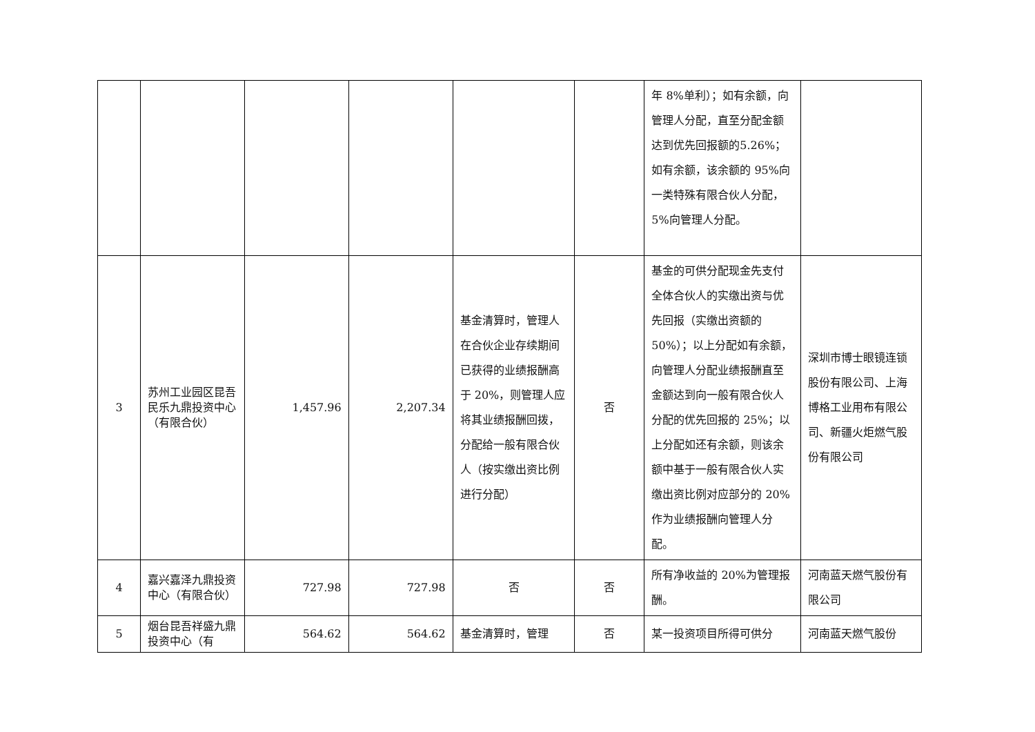| | | | | | | 年 8%单利）；如有余额，向管理人分配，直至分配金额达到优先回报额的5.26%；如有余额，该余额的 95%向一类特殊有限合伙人分配，5%向管理人分配。 | |
| 3 | 苏州工业园区昆吾民乐九鼎投资中心（有限合伙） | 1,457.96 | 2,207.34 | 基金清算时，管理人在合伙企业存续期间已获得的业绩报酬高于 20%，则管理人应将其业绩报酬回拨，分配给一般有限合伙人（按实缴出资比例进行分配） | 否 | 基金的可供分配现金先支付全体合伙人的实缴出资与优先回报（实缴出资额的 50%）；以上分配如有余额，向管理人分配业绩报酬直至金额达到向一般有限合伙人分配的优先回报的 25%；以上分配如还有余额，则该余额中基于一般有限合伙人实缴出资比例对应部分的 20%作为业绩报酬向管理人分配。 | 深圳市博士眼镜连锁股份有限公司、上海博格工业用布有限公司、新疆火炬燃气股份有限公司 |
| 4 | 嘉兴嘉泽九鼎投资中心（有限合伙） | 727.98 | 727.98 | 否 | 否 | 所有净收益的 20%为管理报酬。 | 河南蓝天燃气股份有限公司 |
| 5 | 烟台昆吾祥盛九鼎投资中心（有 | 564.62 | 564.62 | 基金清算时，管理 | 否 | 某一投资项目所得可供分 | 河南蓝天燃气股份 |